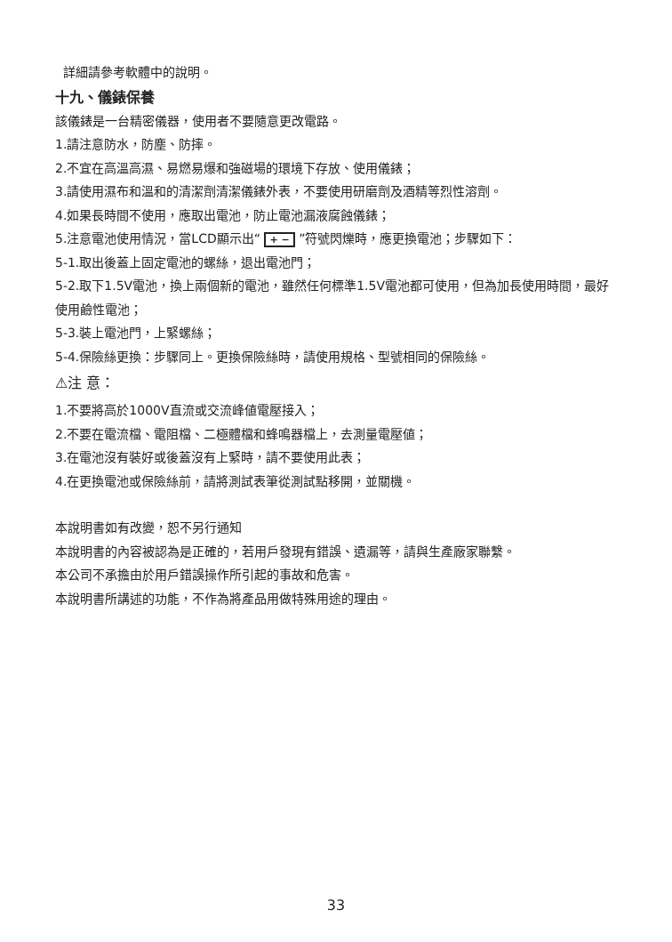詳細請參考軟體中的說明。
十九、儀錶保養
該儀錶是一台精密儀器，使用者不要隨意更改電路。
1.請注意防水，防塵、防摔。
2.不宜在高溫高濕、易燃易爆和強磁場的環境下存放、使用儀錶；
3.請使用濕布和溫和的清潔劑清潔儀錶外表，不要使用研磨劑及酒精等烈性溶劑。
4.如果長時間不使用，應取出電池，防止電池漏液腐蝕儀錶；
5.注意電池使用情況，當LCD顯示出“ + − ”符號閃爍時，應更換電池；步驟如下：
5-1.取出後蓋上固定電池的螺絲，退出電池門；
5-2.取下1.5V電池，換上兩個新的電池，雖然任何標準1.5V電池都可使用，但為加長使用時間，最好使用鹼性電池；
5-3.裝上電池門，上緊螺絲；
5-4.保險絲更換：步驟同上。更換保險絲時，請使用規格、型號相同的保險絲。
⚠注 意：
1.不要將高於1000V直流或交流峰値電壓接入；
2.不要在電流檔、電阻檔、二極體檔和蜂鳴器檔上，去測量電壓値；
3.在電池沒有裝好或後蓋沒有上緊時，請不要使用此表；
4.在更換電池或保險絲前，請將測試表筆從測試點移開，並關機。
本說明書如有改變，恕不另行通知
本說明書的內容被認為是正確的，若用戶發現有錯誤、遺漏等，請與生產廠家聯繫。
本公司不承擔由於用戶錯誤操作所引起的事故和危害。
本說明書所講述的功能，不作為將產品用做特殊用途的理由。
33